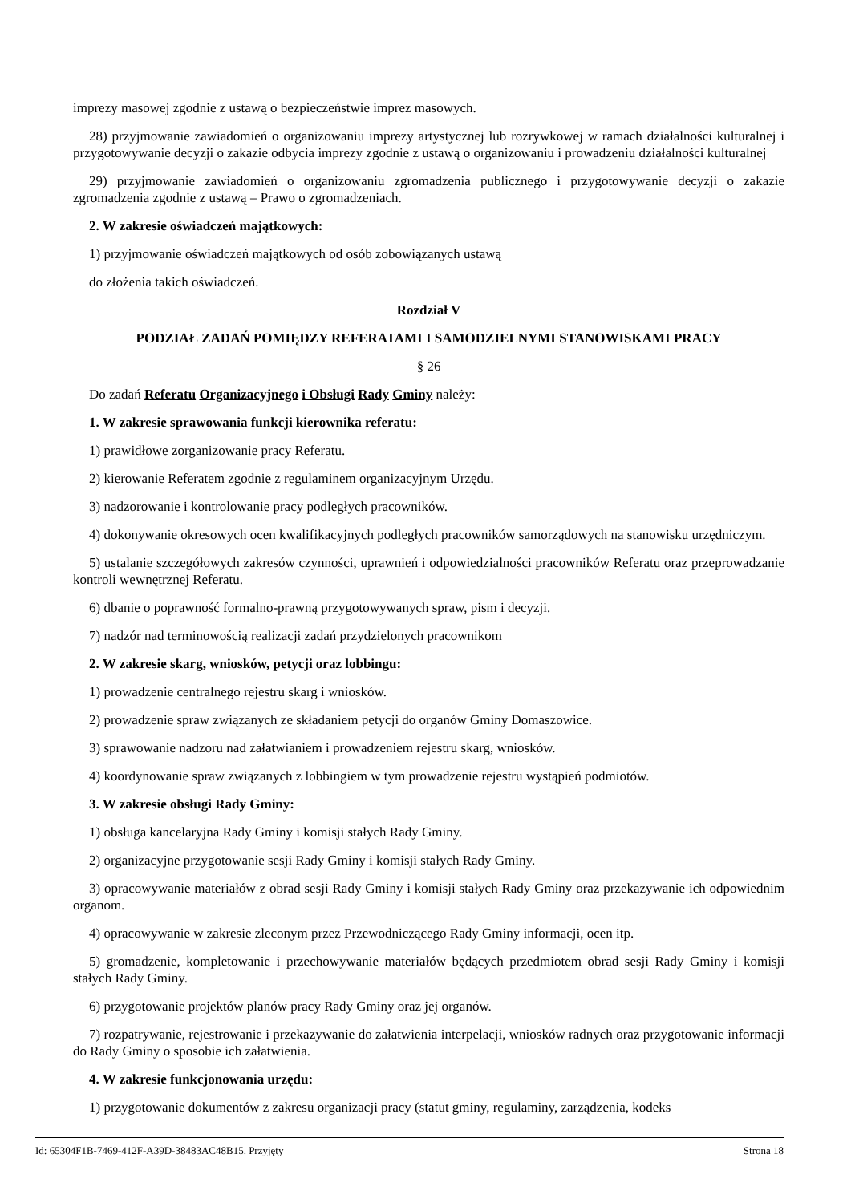imprezy masowej zgodnie z ustawą o bezpieczeństwie imprez masowych.
28) przyjmowanie zawiadomień o organizowaniu imprezy artystycznej lub rozrywkowej w ramach działalności kulturalnej i przygotowywanie decyzji o zakazie odbycia imprezy zgodnie z ustawą o organizowaniu i prowadzeniu działalności kulturalnej
29) przyjmowanie zawiadomień o organizowaniu zgromadzenia publicznego i przygotowywanie decyzji o zakazie zgromadzenia zgodnie z ustawą – Prawo o zgromadzeniach.
2. W zakresie oświadczeń majątkowych:
1) przyjmowanie oświadczeń majątkowych od osób zobowiązanych ustawą
do złożenia takich oświadczeń.
Rozdział V
PODZIAŁ ZADAŃ POMIĘDZY REFERATAMI I SAMODZIELNYMI STANOWISKAMI PRACY
§ 26
Do zadań Referatu Organizacyjnego i Obsługi Rady Gminy należy:
1. W zakresie sprawowania funkcji kierownika referatu:
1) prawidłowe zorganizowanie pracy Referatu.
2) kierowanie Referatem zgodnie z regulaminem organizacyjnym Urzędu.
3) nadzorowanie i kontrolowanie pracy podległych pracowników.
4) dokonywanie okresowych ocen kwalifikacyjnych podległych pracowników samorządowych na stanowisku urzędniczym.
5) ustalanie szczegółowych zakresów czynności, uprawnień i odpowiedzialności pracowników Referatu oraz przeprowadzanie kontroli wewnętrznej Referatu.
6) dbanie o poprawność formalno-prawną przygotowywanych spraw, pism i decyzji.
7) nadzór nad terminowością realizacji zadań przydzielonych pracownikom
2. W zakresie skarg, wniosków, petycji oraz lobbingu:
1) prowadzenie centralnego rejestru skarg i wniosków.
2) prowadzenie spraw związanych ze składaniem petycji do organów Gminy Domaszowice.
3) sprawowanie nadzoru nad załatwianiem i prowadzeniem rejestru skarg, wniosków.
4) koordynowanie spraw związanych z lobbingiem w tym prowadzenie rejestru wystąpień podmiotów.
3. W zakresie obsługi Rady Gminy:
1) obsługa kancelaryjna Rady Gminy i komisji stałych Rady Gminy.
2) organizacyjne przygotowanie sesji Rady Gminy i komisji stałych Rady Gminy.
3) opracowywanie materiałów z obrad sesji Rady Gminy i komisji stałych Rady Gminy oraz przekazywanie ich odpowiednim organom.
4) opracowywanie w zakresie zleconym przez Przewodniczącego Rady Gminy informacji, ocen itp.
5) gromadzenie, kompletowanie i przechowywanie materiałów będących przedmiotem obrad sesji Rady Gminy i komisji stałych Rady Gminy.
6) przygotowanie projektów planów pracy Rady Gminy oraz jej organów.
7) rozpatrywanie, rejestrowanie i przekazywanie do załatwienia interpelacji, wniosków radnych oraz przygotowanie informacji do Rady Gminy o sposobie ich załatwienia.
4. W zakresie funkcjonowania urzędu:
1) przygotowanie dokumentów z zakresu organizacji pracy (statut gminy, regulaminy, zarządzenia, kodeks
Id: 65304F1B-7469-412F-A39D-38483AC48B15. Przyjęty Strona 18